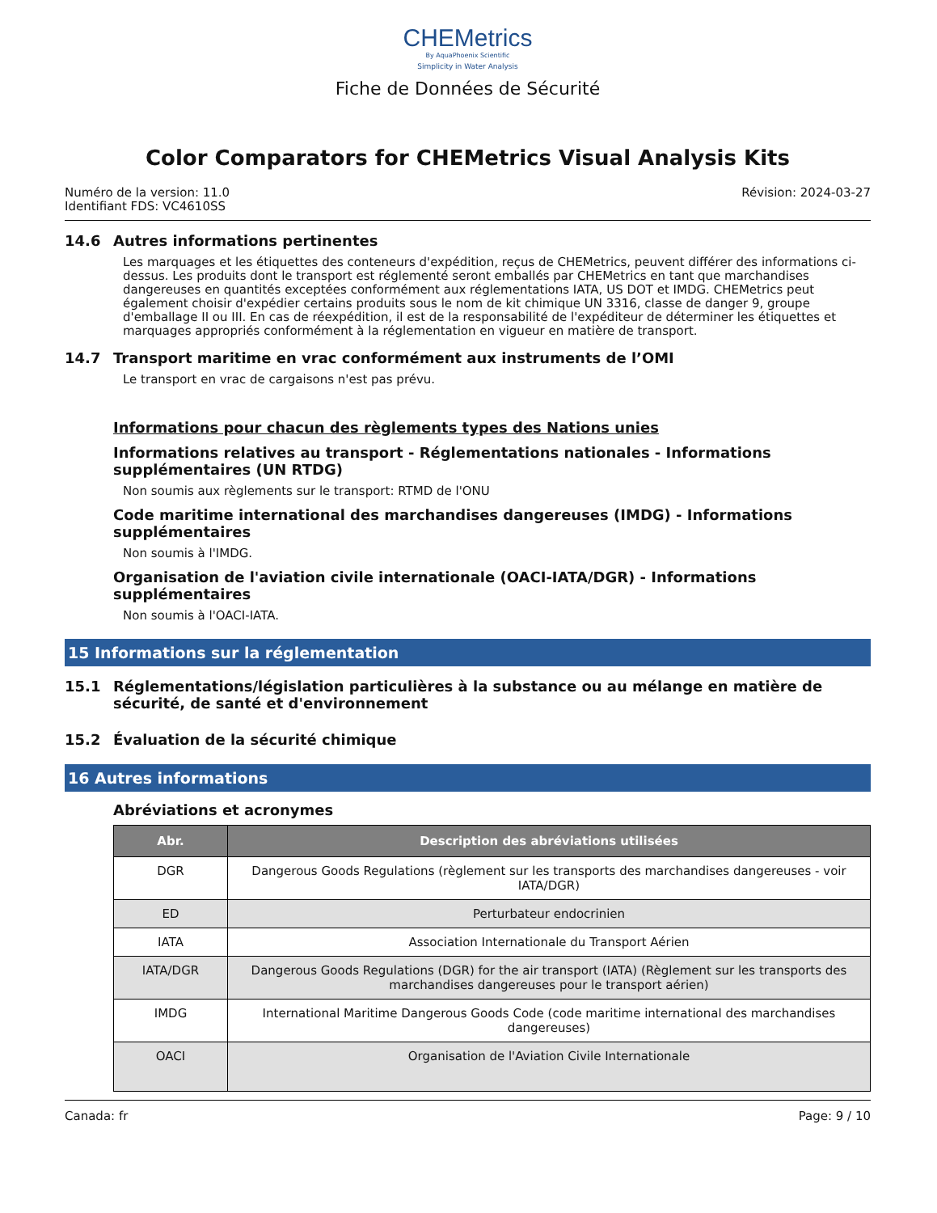CHEMetrics
By AquaPhoenix Scientific
Simplicity in Water Analysis
Fiche de Données de Sécurité
Color Comparators for CHEMetrics Visual Analysis Kits
Numéro de la version: 11.0
Identifiant FDS: VC4610SS
Révision: 2024-03-27
14.6 Autres informations pertinentes
Les marquages et les étiquettes des conteneurs d'expédition, reçus de CHEMetrics, peuvent différer des informations ci-dessus. Les produits dont le transport est réglementé seront emballés par CHEMetrics en tant que marchandises dangereuses en quantités exceptées conformément aux réglementations IATA, US DOT et IMDG. CHEMetrics peut également choisir d'expédier certains produits sous le nom de kit chimique UN 3316, classe de danger 9, groupe d'emballage II ou III. En cas de réexpédition, il est de la responsabilité de l'expéditeur de déterminer les étiquettes et marquages appropriés conformément à la réglementation en vigueur en matière de transport.
14.7 Transport maritime en vrac conformément aux instruments de l’OMI
Le transport en vrac de cargaisons n'est pas prévu.
Informations pour chacun des règlements types des Nations unies
Informations relatives au transport - Réglementations nationales - Informations supplémentaires (UN RTDG)
Non soumis aux règlements sur le transport: RTMD de l'ONU
Code maritime international des marchandises dangereuses (IMDG) - Informations supplémentaires
Non soumis à l'IMDG.
Organisation de l'aviation civile internationale (OACI-IATA/DGR) - Informations supplémentaires
Non soumis à l'OACI-IATA.
15 Informations sur la réglementation
15.1 Réglementations/législation particulières à la substance ou au mélange en matière de sécurité, de santé et d'environnement
15.2 Évaluation de la sécurité chimique
16 Autres informations
Abréviations et acronymes
| Abr. | Description des abréviations utilisées |
| --- | --- |
| DGR | Dangerous Goods Regulations (règlement sur les transports des marchandises dangereuses - voir IATA/DGR) |
| ED | Perturbateur endocrinien |
| IATA | Association Internationale du Transport Aérien |
| IATA/DGR | Dangerous Goods Regulations (DGR) for the air transport (IATA) (Règlement sur les transports des marchandises dangereuses pour le transport aérien) |
| IMDG | International Maritime Dangerous Goods Code (code maritime international des marchandises dangereuses) |
| OACI | Organisation de l'Aviation Civile Internationale |
Canada: fr Page: 9 / 10